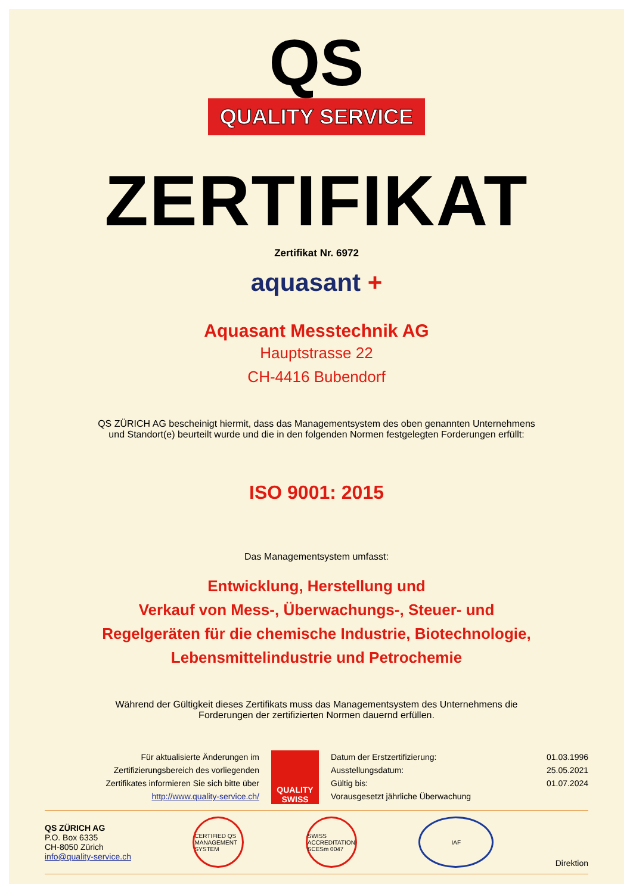QS
QUALITY SERVICE
ZERTIFIKAT
Zertifikat Nr. 6972
aquasant +
Aquasant Messtechnik AG
Hauptstrasse 22
CH-4416 Bubendorf
QS ZÜRICH AG bescheinigt hiermit, dass das Managementsystem des oben genannten Unternehmens
und Standort(e) beurteilt wurde und die in den folgenden Normen festgelegten Forderungen erfüllt:
ISO 9001: 2015
Das Managementsystem umfasst:
Entwicklung, Herstellung und
Verkauf von Mess-, Überwachungs-, Steuer- und
Regelgeräten für die chemische Industrie, Biotechnologie,
Lebensmittelindustrie und Petrochemie
Während der Gültigkeit dieses Zertifikats muss das Managementsystem des Unternehmens die
Forderungen der zertifizierten Normen dauernd erfüllen.
Für aktualisierte Änderungen im
Zertifizierungsbereich des vorliegenden
Zertifikates informieren Sie sich bitte über
http://www.quality-service.ch/
QUALITY SWISS
Datum der Erstzertifizierung: 01.03.1996
Ausstellungsdatum: 25.05.2021
Gültig bis: 01.07.2024
Vorausgesetzt jährliche Überwachung
QS ZÜRICH AG
P.O. Box 6335
CH-8050 Zürich
info@quality-service.ch
CERTIFIED QS MANAGEMENT SYSTEM
SWISS ACCREDITATION SCESm 0047
IAF
Direktion